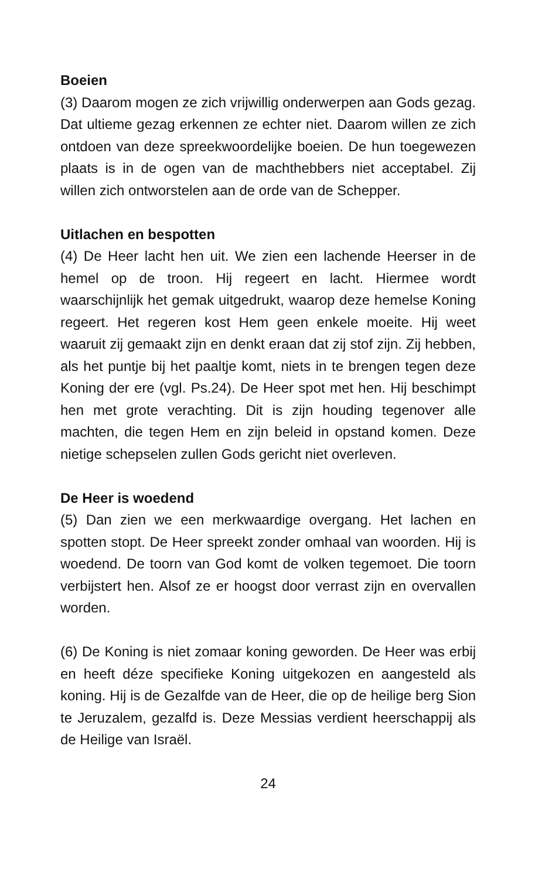Boeien
(3) Daarom mogen ze zich vrijwillig onderwerpen aan Gods gezag. Dat ultieme gezag erkennen ze echter niet. Daarom willen ze zich ontdoen van deze spreekwoordelijke boeien. De hun toegewezen plaats is in de ogen van de machthebbers niet acceptabel. Zij willen zich ontworstelen aan de orde van de Schepper.
Uitlachen en bespotten
(4) De Heer lacht hen uit. We zien een lachende Heerser in de hemel op de troon. Hij regeert en lacht. Hiermee wordt waarschijnlijk het gemak uitgedrukt, waarop deze hemelse Koning regeert. Het regeren kost Hem geen enkele moeite. Hij weet waaruit zij gemaakt zijn en denkt eraan dat zij stof zijn. Zij hebben, als het puntje bij het paaltje komt, niets in te brengen tegen deze Koning der ere (vgl. Ps.24). De Heer spot met hen. Hij beschimpt hen met grote verachting. Dit is zijn houding tegenover alle machten, die tegen Hem en zijn beleid in opstand komen. Deze nietige schepselen zullen Gods gericht niet overleven.
De Heer is woedend
(5) Dan zien we een merkwaardige overgang. Het lachen en spotten stopt. De Heer spreekt zonder omhaal van woorden. Hij is woedend. De toorn van God komt de volken tegemoet. Die toorn verbijstert hen. Alsof ze er hoogst door verrast zijn en overvallen worden.
(6) De Koning is niet zomaar koning geworden. De Heer was erbij en heeft déze specifieke Koning uitgekozen en aangesteld als koning. Hij is de Gezalfde van de Heer, die op de heilige berg Sion te Jeruzalem, gezalfd is. Deze Messias verdient heerschappij als de Heilige van Israël.
24